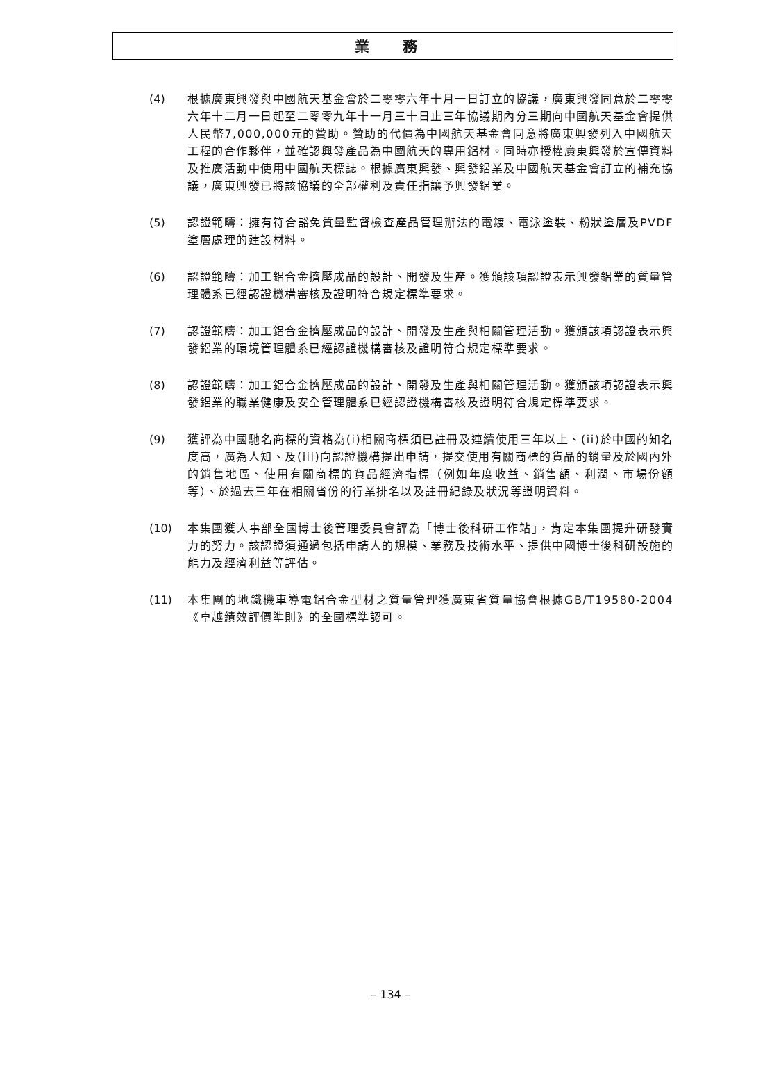業 務
(4) 根據廣東興發與中國航天基金會於二零零六年十月一日訂立的協議，廣東興發同意於二零零六年十二月一日起至二零零九年十一月三十日止三年協議期內分三期向中國航天基金會提供人民幣7,000,000元的贊助。贊助的代價為中國航天基金會同意將廣東興發列入中國航天工程的合作夥伴，並確認興發產品為中國航天的專用鋁材。同時亦授權廣東興發於宣傳資料及推廣活動中使用中國航天標誌。根據廣東興發、興發鋁業及中國航天基金會訂立的補充協議，廣東興發已將該協議的全部權利及責任指讓予興發鋁業。
(5) 認證範疇：擁有符合豁免質量監督檢查產品管理辦法的電鍍、電泳塗裝、粉狀塗層及PVDF塗層處理的建設材料。
(6) 認證範疇：加工鋁合金擠壓成品的設計、開發及生產。獲頒該項認證表示興發鋁業的質量管理體系已經認證機構審核及證明符合規定標準要求。
(7) 認證範疇：加工鋁合金擠壓成品的設計、開發及生產與相關管理活動。獲頒該項認證表示興發鋁業的環境管理體系已經認證機構審核及證明符合規定標準要求。
(8) 認證範疇：加工鋁合金擠壓成品的設計、開發及生產與相關管理活動。獲頒該項認證表示興發鋁業的職業健康及安全管理體系已經認證機構審核及證明符合規定標準要求。
(9) 獲評為中國馳名商標的資格為(i)相關商標須已註冊及連續使用三年以上、(ii)於中國的知名度高，廣為人知、及(iii)向認證機構提出申請，提交使用有關商標的貨品的銷量及於國內外的銷售地區、使用有關商標的貨品經濟指標（例如年度收益、銷售額、利潤、市場份額等）、於過去三年在相關省份的行業排名以及註冊紀錄及狀況等證明資料。
(10) 本集團獲人事部全國博士後管理委員會評為「博士後科研工作站」，肯定本集團提升研發實力的努力。該認證須通過包括申請人的規模、業務及技術水平、提供中國博士後科研設施的能力及經濟利益等評估。
(11) 本集團的地鐵機車導電鋁合金型材之質量管理獲廣東省質量協會根據GB/T19580-2004《卓越績效評價準則》的全國標準認可。
– 134 –